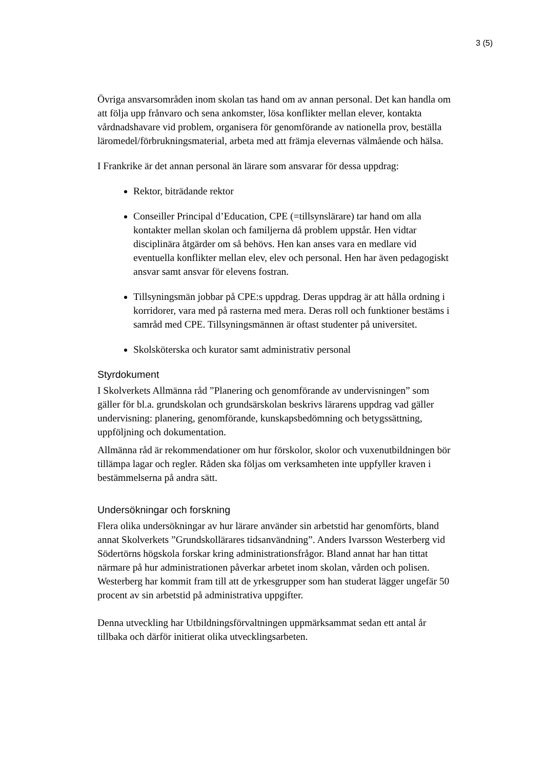3 (5)
Övriga ansvarsområden inom skolan tas hand om av annan personal. Det kan handla om att följa upp frånvaro och sena ankomster, lösa konflikter mellan elever, kontakta vårdnadshavare vid problem, organisera för genomförande av nationella prov, beställa läromedel/förbrukningsmaterial, arbeta med att främja elevernas välmående och hälsa.
I Frankrike är det annan personal än lärare som ansvarar för dessa uppdrag:
Rektor, biträdande rektor
Conseiller Principal d’Education, CPE (=tillsynslärare) tar hand om alla kontakter mellan skolan och familjerna då problem uppstår. Hen vidtar disciplinära åtgärder om så behövs. Hen kan anses vara en medlare vid eventuella konflikter mellan elev, elev och personal. Hen har även pedagogiskt ansvar samt ansvar för elevens fostran.
Tillsyningsmän jobbar på CPE:s uppdrag. Deras uppdrag är att hålla ordning i korridorer, vara med på rasterna med mera. Deras roll och funktioner bestäms i samråd med CPE. Tillsyningsmännen är oftast studenter på universitet.
Skolsköterska och kurator samt administrativ personal
Styrdokument
I Skolverkets Allmänna råd ”Planering och genomförande av undervisningen” som gäller för bl.a. grundskolan och grundsärskolan beskrivs lärarens uppdrag vad gäller undervisning: planering, genomförande, kunskapsbedömning och betygssättning, uppföljning och dokumentation.
Allmänna råd är rekommendationer om hur förskolor, skolor och vuxenutbildningen bör tillämpa lagar och regler. Råden ska följas om verksamheten inte uppfyller kraven i bestämmelserna på andra sätt.
Undersökningar och forskning
Flera olika undersökningar av hur lärare använder sin arbetstid har genomförts, bland annat Skolverkets ”Grundskollärares tidsanvändning”. Anders Ivarsson Westerberg vid Södertörns högskola forskar kring administrationsfrågor. Bland annat har han tittat närmare på hur administrationen påverkar arbetet inom skolan, vården och polisen. Westerberg har kommit fram till att de yrkesgrupper som han studerat lägger ungefär 50 procent av sin arbetstid på administrativa uppgifter.
Denna utveckling har Utbildningsförvaltningen uppmärksammat sedan ett antal år tillbaka och därför initierat olika utvecklingsarbeten.